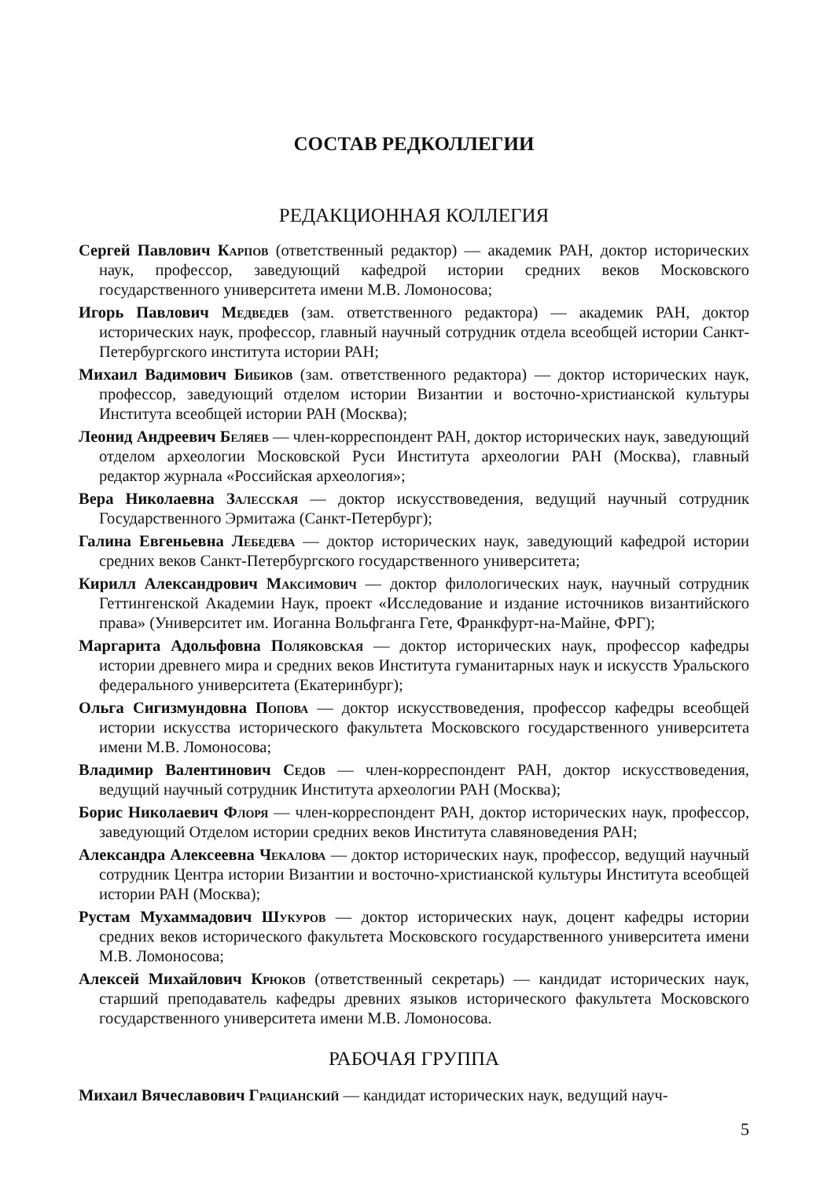СОСТАВ РЕДКОЛЛЕГИИ
РЕДАКЦИОННАЯ КОЛЛЕГИЯ
Сергей Павлович Карпов (ответственный редактор) — академик РАН, доктор исторических наук, профессор, заведующий кафедрой истории средних веков Московского государственного университета имени М.В. Ломоносова;
Игорь Павлович Медведев (зам. ответственного редактора) — академик РАН, доктор исторических наук, профессор, главный научный сотрудник отдела всеобщей истории Санкт-Петербургского института истории РАН;
Михаил Вадимович Бибиков (зам. ответственного редактора) — доктор исторических наук, профессор, заведующий отделом истории Византии и восточно-христианской культуры Института всеобщей истории РАН (Москва);
Леонид Андреевич Беляев — член-корреспондент РАН, доктор исторических наук, заведующий отделом археологии Московской Руси Института археологии РАН (Москва), главный редактор журнала «Российская археология»;
Вера Николаевна Залесская — доктор искусствоведения, ведущий научный сотрудник Государственного Эрмитажа (Санкт-Петербург);
Галина Евгеньевна Лебедева — доктор исторических наук, заведующий кафедрой истории средних веков Санкт-Петербургского государственного университета;
Кирилл Александрович Максимович — доктор филологических наук, научный сотрудник Геттингенской Академии Наук, проект «Исследование и издание источников византийского права» (Университет им. Иоганна Вольфганга Гете, Франкфурт-на-Майне, ФРГ);
Маргарита Адольфовна Поляковская — доктор исторических наук, профессор кафедры истории древнего мира и средних веков Института гуманитарных наук и искусств Уральского федерального университета (Екатеринбург);
Ольга Сигизмундовна Попова — доктор искусствоведения, профессор кафедры всеобщей истории искусства исторического факультета Московского государственного университета имени М.В. Ломоносова;
Владимир Валентинович Седов — член-корреспондент РАН, доктор искусствоведения, ведущий научный сотрудник Института археологии РАН (Москва);
Борис Николаевич Флоря — член-корреспондент РАН, доктор исторических наук, профессор, заведующий Отделом истории средних веков Института славяноведения РАН;
Александра Алексеевна Чекалова — доктор исторических наук, профессор, ведущий научный сотрудник Центра истории Византии и восточно-христианской культуры Института всеобщей истории РАН (Москва);
Рустам Мухаммадович Шукуров — доктор исторических наук, доцент кафедры истории средних веков исторического факультета Московского государственного университета имени М.В. Ломоносова;
Алексей Михайлович Крюков (ответственный секретарь) — кандидат исторических наук, старший преподаватель кафедры древних языков исторического факультета Московского государственного университета имени М.В. Ломоносова.
РАБОЧАЯ ГРУППА
Михаил Вячеславович Грацианский — кандидат исторических наук, ведущий науч-
5